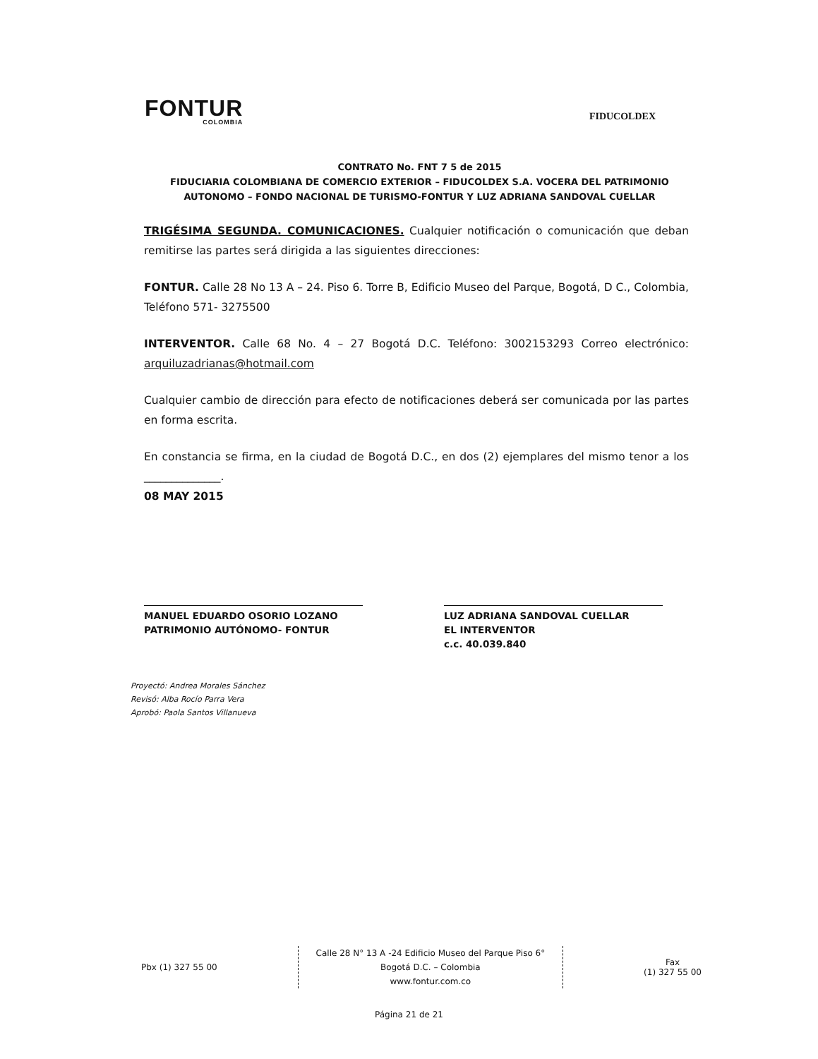FONTUR
COLOMBIA
FIDUCOLDEX
CONTRATO No. FNT 7 5 de 2015
FIDUCIARIA COLOMBIANA DE COMERCIO EXTERIOR – FIDUCOLDEX S.A. VOCERA DEL PATRIMONIO AUTONOMO – FONDO NACIONAL DE TURISMO-FONTUR Y LUZ ADRIANA SANDOVAL CUELLAR
TRIGÉSIMA SEGUNDA. COMUNICACIONES. Cualquier notificación o comunicación que deban remitirse las partes será dirigida a las siguientes direcciones:
FONTUR. Calle 28 No 13 A – 24. Piso 6. Torre B, Edificio Museo del Parque, Bogotá, D C., Colombia, Teléfono 571- 3275500
INTERVENTOR. Calle 68 No. 4 – 27 Bogotá D.C. Teléfono: 3002153293 Correo electrónico: arquiluzadrianas@hotmail.com
Cualquier cambio de dirección para efecto de notificaciones deberá ser comunicada por las partes en forma escrita.
En constancia se firma, en la ciudad de Bogotá D.C., en dos (2) ejemplares del mismo tenor a los ______________.
08 MAY 2015
MANUEL EDUARDO OSORIO LOZANO
PATRIMONIO AUTÓNOMO- FONTUR
LUZ ADRIANA SANDOVAL CUELLAR
EL INTERVENTOR
c.c. 40.039.840
Proyectó: Andrea Morales Sánchez
Revisó: Alba Rocío Parra Vera
Aprobó: Paola Santos Villanueva
Pbx (1) 327 55 00
Calle 28 N° 13 A -24 Edificio Museo del Parque Piso 6°
Bogotá D.C. – Colombia
www.fontur.com.co
Fax
(1) 327 55 00
Página 21 de 21